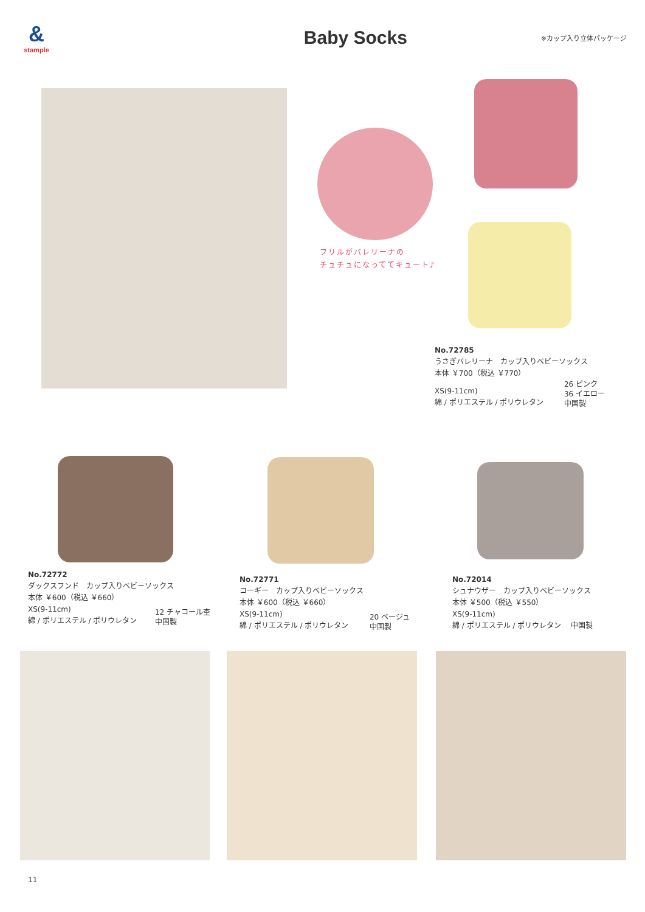&
stample
Baby Socks
※カップ入り立体パッケージ
フリルがバレリーナの
チュチュになっててキュート♪
No.72785
うさぎバレリーナ　カップ入りベビーソックス
本体 ￥700（税込 ￥770）
XS(9-11cm)
綿 / ポリエステル / ポリウレタン
26 ピンク
36 イエロー
中国製
No.72772
ダックスフンド　カップ入りベビーソックス
本体 ￥600（税込 ￥660）
XS(9-11cm)
綿 / ポリエステル / ポリウレタン
12 チャコール杢
中国製
No.72771
コーギー　カップ入りベビーソックス
本体 ￥600（税込 ￥660）
XS(9-11cm)
綿 / ポリエステル / ポリウレタン
20 ベージュ
中国製
No.72014
シュナウザー　カップ入りベビーソックス
本体 ￥500（税込 ￥550）
XS(9-11cm)
綿 / ポリエステル / ポリウレタン　 中国製
11